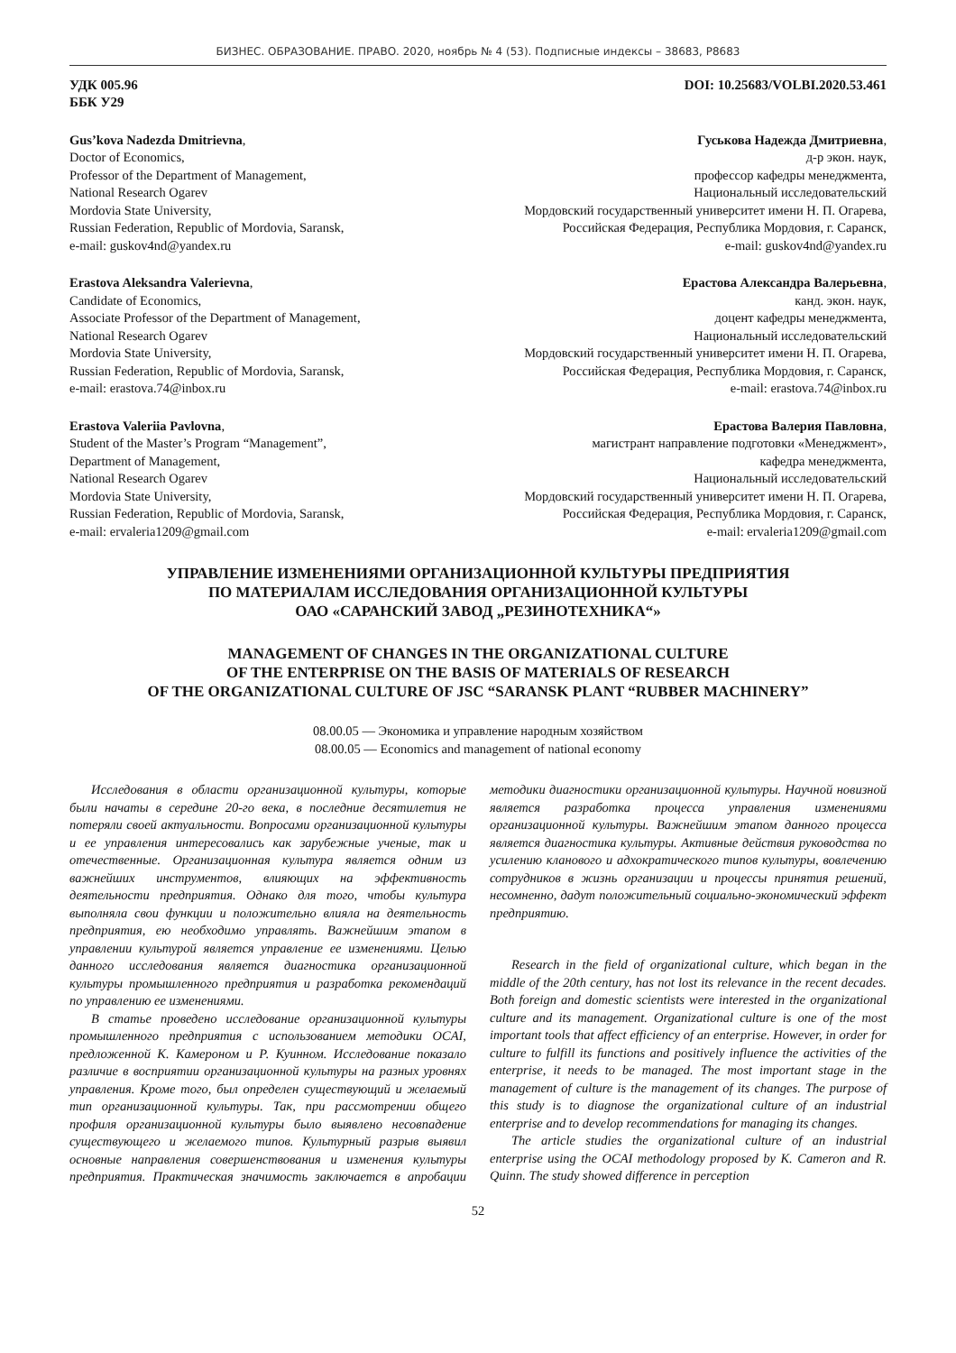БИЗНЕС. ОБРАЗОВАНИЕ. ПРАВО. 2020, ноябрь № 4 (53). Подписные индексы – 38683, Р8683
УДК 005.96
ББК У29
DOI: 10.25683/VOLBI.2020.53.461
Gus’kova Nadezda Dmitrievna,
Doctor of Economics,
Professor of the Department of Management,
National Research Ogarev
Mordovia State University,
Russian Federation, Republic of Mordovia, Saransk,
e-mail: guskov4nd@yandex.ru
Гуськова Надежда Дмитриевна,
д-р экон. наук,
профессор кафедры менеджмента,
Национальный исследовательский
Мордовский государственный университет имени Н. П. Огарева,
Российская Федерация, Республика Мордовия, г. Саранск,
e-mail: guskov4nd@yandex.ru
Erastova Aleksandra Valerievna,
Candidate of Economics,
Associate Professor of the Department of Management,
National Research Ogarev
Mordovia State University,
Russian Federation, Republic of Mordovia, Saransk,
e-mail: erastova.74@inbox.ru
Ерастова Александра Валерьевна,
канд. экон. наук,
доцент кафедры менеджмента,
Национальный исследовательский
Мордовский государственный университет имени Н. П. Огарева,
Российская Федерация, Республика Мордовия, г. Саранск,
e-mail: erastova.74@inbox.ru
Erastova Valeriia Pavlovna,
Student of the Master’s Program “Management”,
Department of Management,
National Research Ogarev
Mordovia State University,
Russian Federation, Republic of Mordovia, Saransk,
e-mail: ervaleria1209@gmail.com
Ерастова Валерия Павловна,
магистрант направление подготовки «Менеджмент»,
кафедра менеджмента,
Национальный исследовательский
Мордовский государственный университет имени Н. П. Огарева,
Российская Федерация, Республика Мордовия, г. Саранск,
e-mail: ervaleria1209@gmail.com
УПРАВЛЕНИЕ ИЗМЕНЕНИЯМИ ОРГАНИЗАЦИОННОЙ КУЛЬТУРЫ ПРЕДПРИЯТИЯ
ПО МАТЕРИАЛАМ ИССЛЕДОВАНИЯ ОРГАНИЗАЦИОННОЙ КУЛЬТУРЫ
ОАО «САРАНСКИЙ ЗАВОД „РЕЗИНОТЕХНИКА“»
MANAGEMENT OF CHANGES IN THE ORGANIZATIONAL CULTURE
OF THE ENTERPRISE ON THE BASIS OF MATERIALS OF RESEARCH
OF THE ORGANIZATIONAL CULTURE OF JSC “SARANSK PLANT “RUBBER MACHINERY”
08.00.05 — Экономика и управление народным хозяйством
08.00.05 — Economics and management of national economy
Исследования в области организационной культуры, которые были начаты в середине 20-го века, в последние десятилетия не потеряли своей актуальности. Вопросами организационной культуры и ее управления интересовались как зарубежные ученые, так и отечественные. Организационная культура является одним из важнейших инструментов, влияющих на эффективность деятельности предприятия. Однако для того, чтобы культура выполняла свои функции и положительно влияла на деятельность предприятия, ею необходимо управлять. Важнейшим этапом в управлении культурой является управление ее изменениями. Целью данного исследования является диагностика организационной культуры промышленного предприятия и разработка рекомендаций по управлению ее изменениями.
В статье проведено исследование организационной культуры промышленного предприятия с использованием методики OCAI, предложенной К. Камероном и Р. Куинном. Исследование показало различие в восприятии организационной культуры на разных уровнях управления. Кроме того, был определен существующий и желаемый тип организационной культуры. Так, при рассмотрении общего профиля организационной культуры было выявлено несовпадение существующего и желаемого типов. Культурный разрыв выявил основные направления совершенствования и изменения культуры предприятия. Практическая значимость заключается в апробации методики диагностики организационной культуры. Научной новизной является разработка процесса управления изменениями организационной культуры. Важнейшим этапом данного процесса является диагностика культуры. Активные действия руководства по усилению кланового и адхократического типов культуры, вовлечению сотрудников в жизнь организации и процессы принятия решений, несомненно, дадут положительный социально-экономический эффект предприятию.
Research in the field of organizational culture, which began in the middle of the 20th century, has not lost its relevance in the recent decades. Both foreign and domestic scientists were interested in the organizational culture and its management. Organizational culture is one of the most important tools that affect efficiency of an enterprise. However, in order for culture to fulfill its functions and positively influence the activities of the enterprise, it needs to be managed. The most important stage in the management of culture is the management of its changes. The purpose of this study is to diagnose the organizational culture of an industrial enterprise and to develop recommendations for managing its changes.
The article studies the organizational culture of an industrial enterprise using the OCAI methodology proposed by K. Cameron and R. Quinn. The study showed difference in perception
52